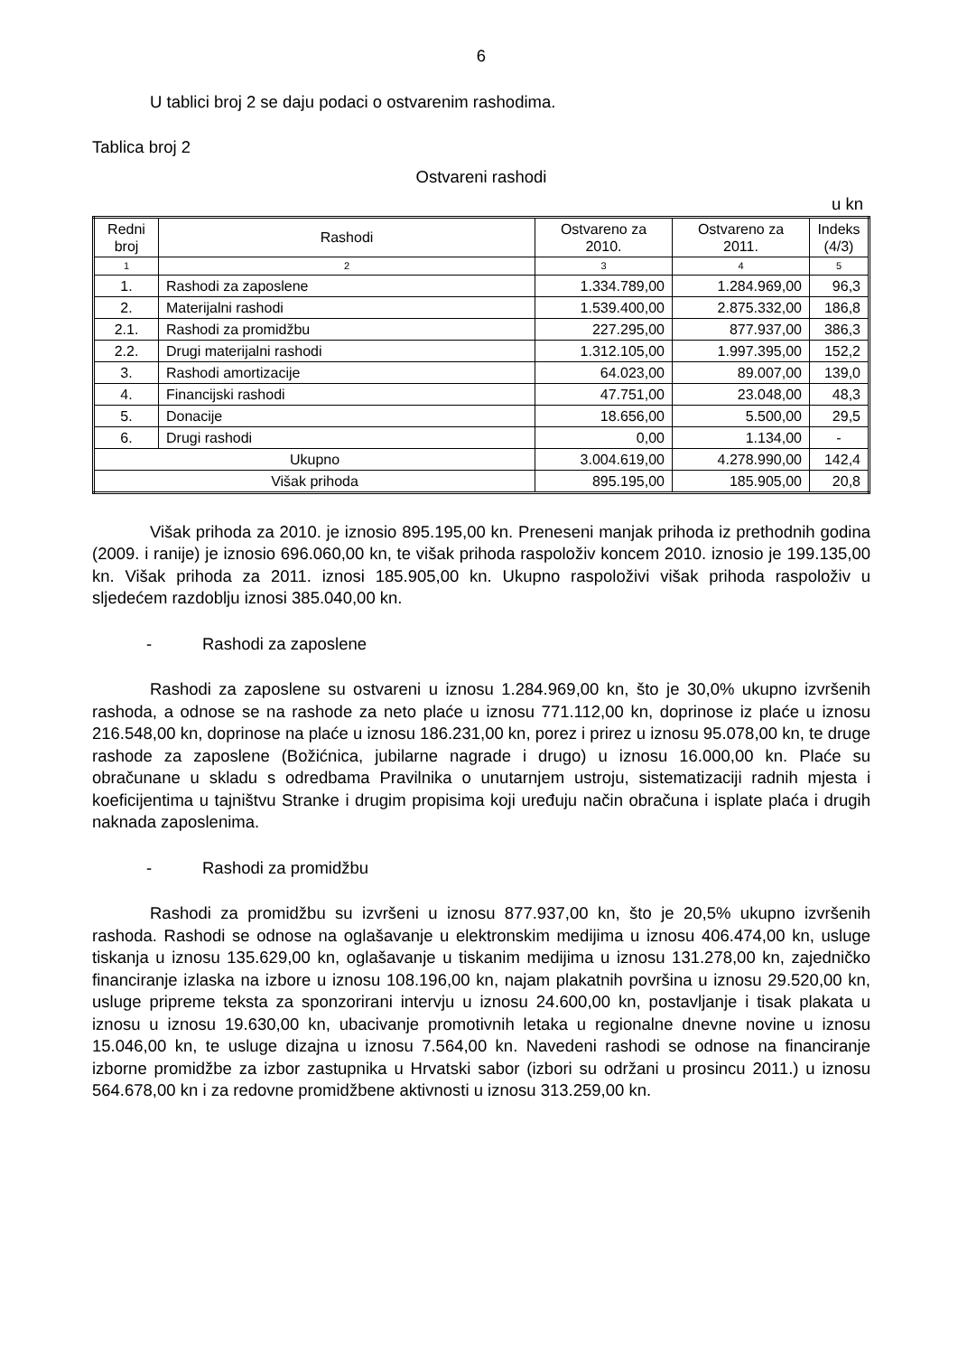6
U tablici broj 2 se daju podaci o ostvarenim rashodima.
Tablica broj 2
Ostvareni rashodi
u kn
| Redni broj | Rashodi | Ostvareno za 2010. | Ostvareno za 2011. | Indeks (4/3) |
| --- | --- | --- | --- | --- |
| 1 | 2 | 3 | 4 | 5 |
| 1. | Rashodi za zaposlene | 1.334.789,00 | 1.284.969,00 | 96,3 |
| 2. | Materijalni rashodi | 1.539.400,00 | 2.875.332,00 | 186,8 |
| 2.1. | Rashodi za promidžbu | 227.295,00 | 877.937,00 | 386,3 |
| 2.2. | Drugi materijalni rashodi | 1.312.105,00 | 1.997.395,00 | 152,2 |
| 3. | Rashodi amortizacije | 64.023,00 | 89.007,00 | 139,0 |
| 4. | Financijski rashodi | 47.751,00 | 23.048,00 | 48,3 |
| 5. | Donacije | 18.656,00 | 5.500,00 | 29,5 |
| 6. | Drugi rashodi | 0,00 | 1.134,00 | - |
| Ukupno | | 3.004.619,00 | 4.278.990,00 | 142,4 |
| Višak prihoda | | 895.195,00 | 185.905,00 | 20,8 |
Višak prihoda za 2010. je iznosio 895.195,00 kn. Preneseni manjak prihoda iz prethodnih godina (2009. i ranije) je iznosio 696.060,00 kn, te višak prihoda raspoloživ koncem 2010. iznosio je 199.135,00 kn. Višak prihoda za 2011. iznosi 185.905,00 kn. Ukupno raspoloživi višak prihoda raspoloživ u sljedećem razdoblju iznosi 385.040,00 kn.
- Rashodi za zaposlene
Rashodi za zaposlene su ostvareni u iznosu 1.284.969,00 kn, što je 30,0% ukupno izvršenih rashoda, a odnose se na rashode za neto plaće u iznosu 771.112,00 kn, doprinose iz plaće u iznosu 216.548,00 kn, doprinose na plaće u iznosu 186.231,00 kn, porez i prirez u iznosu 95.078,00 kn, te druge rashode za zaposlene (Božićnica, jubilarne nagrade i drugo) u iznosu 16.000,00 kn. Plaće su obračunane u skladu s odredbama Pravilnika o unutarnjem ustroju, sistematizaciji radnih mjesta i koeficijentima u tajništvu Stranke i drugim propisima koji uređuju način obračuna i isplate plaća i drugih naknada zaposlenima.
- Rashodi za promidžbu
Rashodi za promidžbu su izvršeni u iznosu 877.937,00 kn, što je 20,5% ukupno izvršenih rashoda. Rashodi se odnose na oglašavanje u elektronskim medijima u iznosu 406.474,00 kn, usluge tiskanja u iznosu 135.629,00 kn, oglašavanje u tiskanim medijima u iznosu 131.278,00 kn, zajedničko financiranje izlaska na izbore u iznosu 108.196,00 kn, najam plakatnih površina u iznosu 29.520,00 kn, usluge pripreme teksta za sponzorirani intervju u iznosu 24.600,00 kn, postavljanje i tisak plakata u iznosu u iznosu 19.630,00 kn, ubacivanje promotivnih letaka u regionalne dnevne novine u iznosu 15.046,00 kn, te usluge dizajna u iznosu 7.564,00 kn. Navedeni rashodi se odnose na financiranje izborne promidžbe za izbor zastupnika u Hrvatski sabor (izbori su održani u prosincu 2011.) u iznosu 564.678,00 kn i za redovne promidžbene aktivnosti u iznosu 313.259,00 kn.